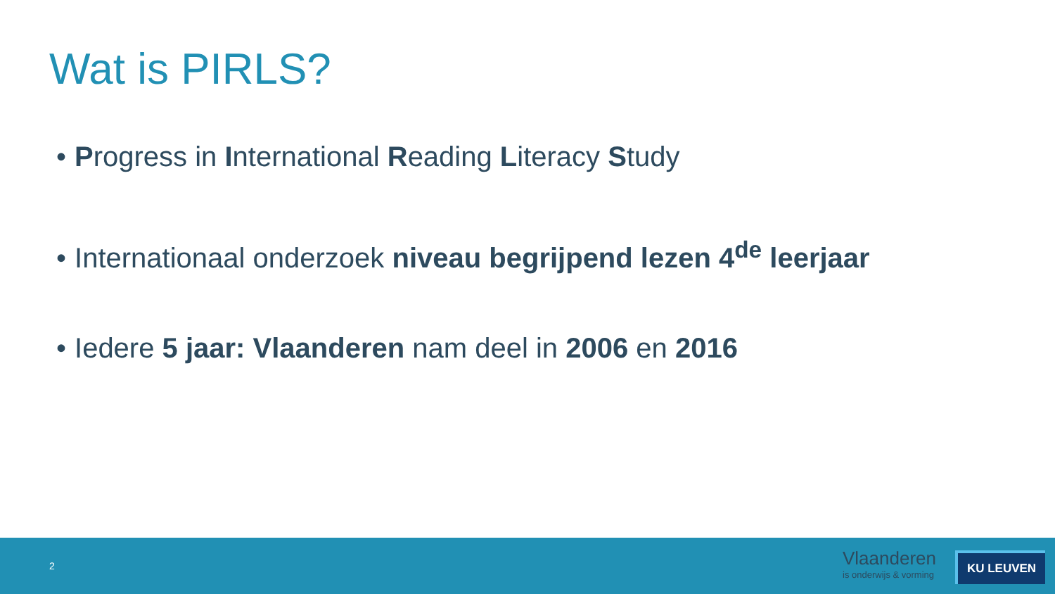Wat is PIRLS?
• Progress in International Reading Literacy Study
• Internationaal onderzoek niveau begrijpend lezen 4<sup>de</sup> leerjaar
• Iedere 5 jaar: Vlaanderen nam deel in 2006 en 2016
2
Vlaanderen
is onderwijs & vorming
KU LEUVEN